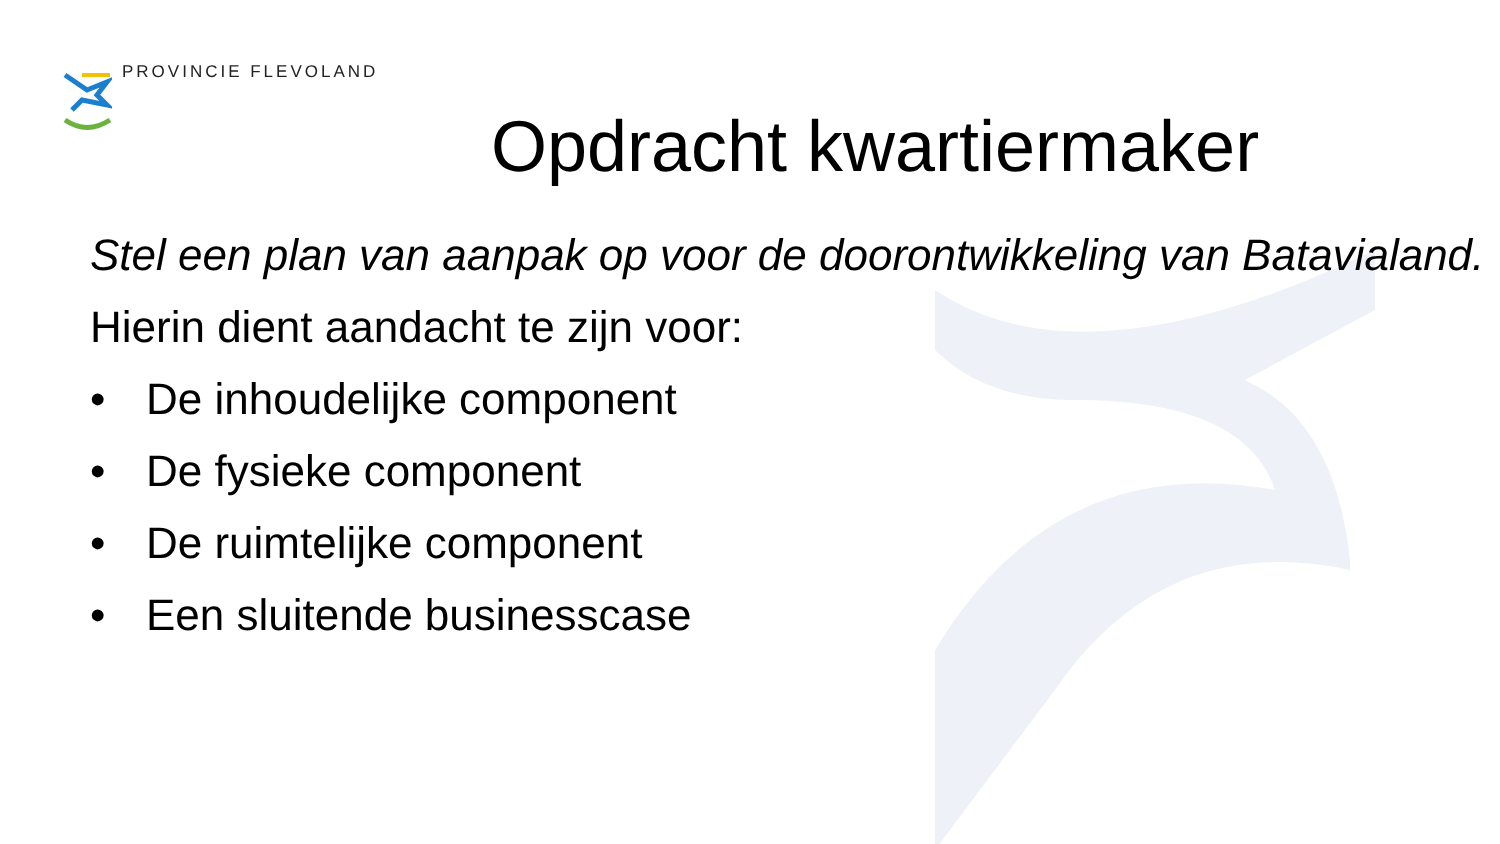PROVINCIE FLEVOLAND
Opdracht kwartiermaker
Stel een plan van aanpak op voor de doorontwikkeling van Batavialand.
Hierin dient aandacht te zijn voor:
• De inhoudelijke component
• De fysieke component
• De ruimtelijke component
• Een sluitende businesscase